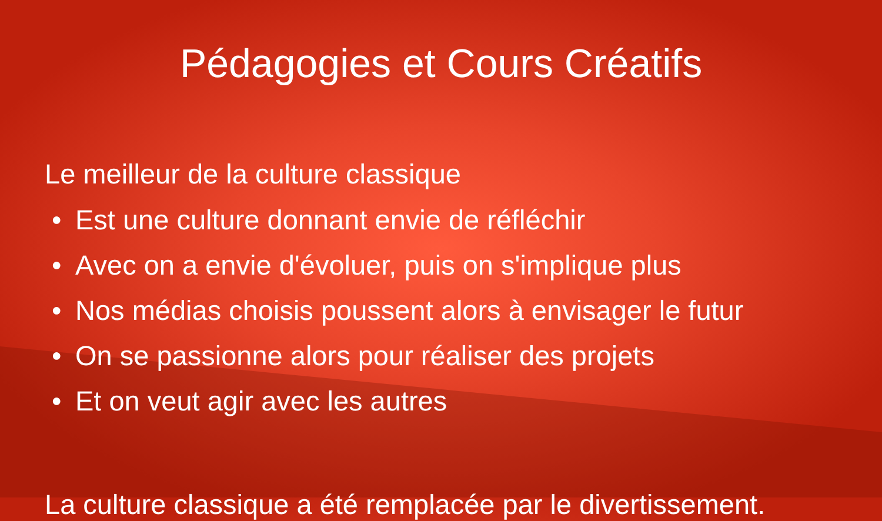Pédagogies et Cours Créatifs
Le meilleur de la culture classique
• Est une culture donnant envie de réfléchir
• Avec on a envie d'évoluer, puis on s'implique plus
• Nos médias choisis poussent alors à envisager le futur
• On se passionne alors pour réaliser des projets
• Et on veut agir avec les autres
La culture classique a été remplacée par le divertissement.